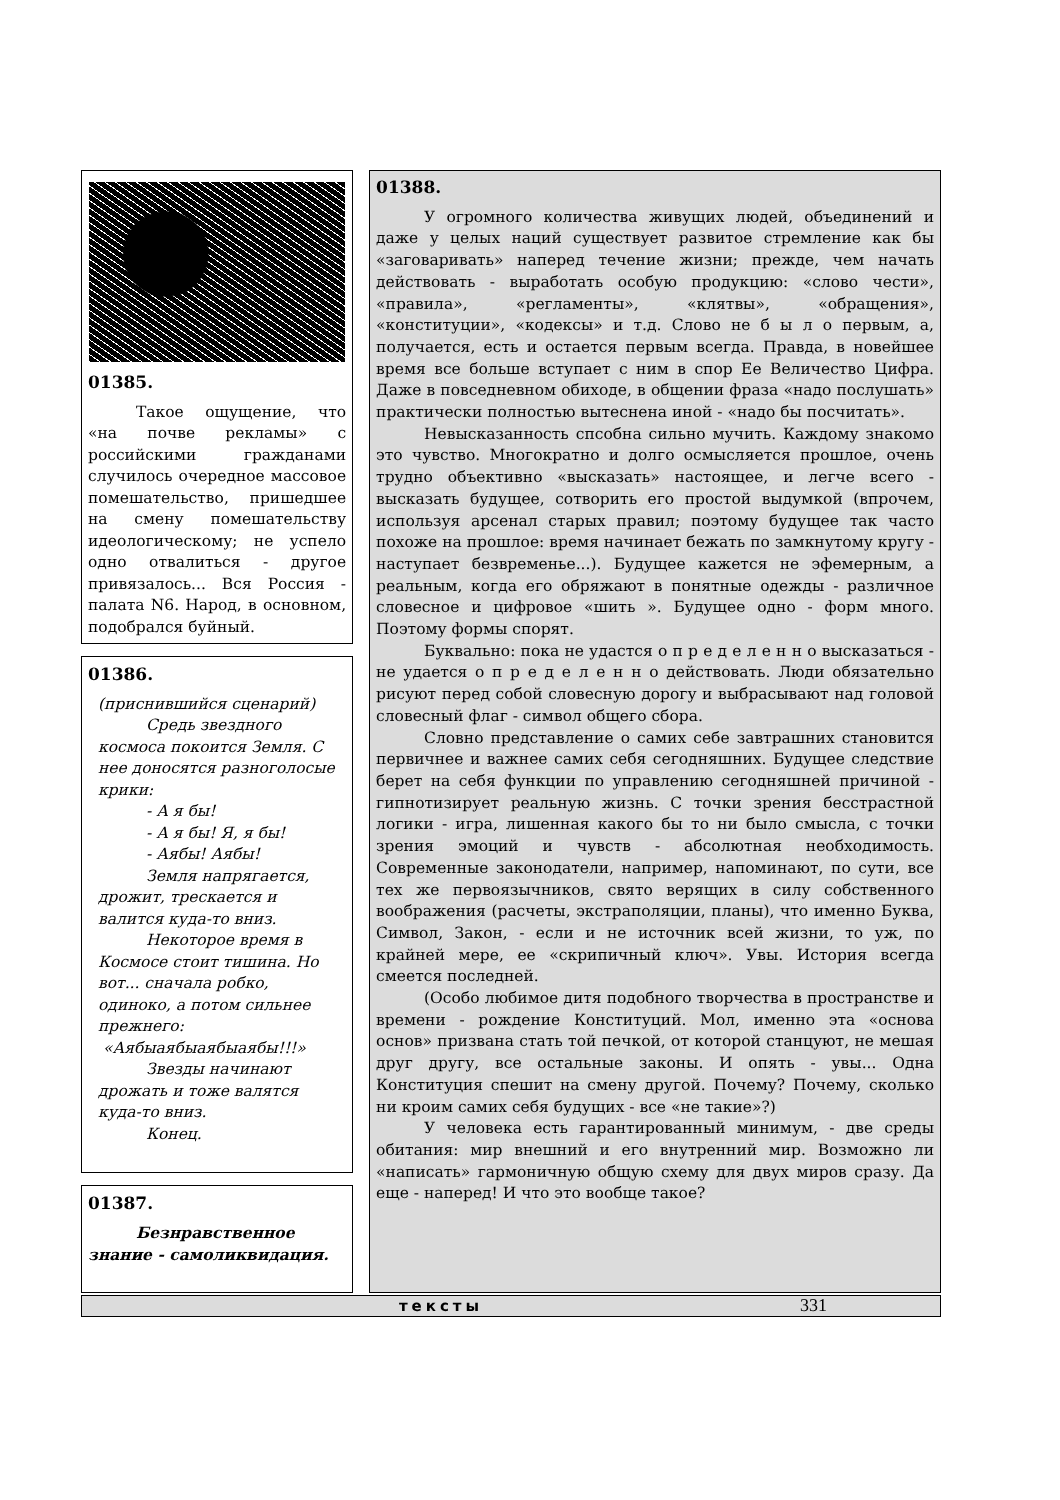01385.
Такое ощущение, что «на почве рекламы» с российскими гражданами случилось очередное массовое помешательство, пришедшее на смену помешательству идеологическому; не успело одно отвалиться - другое привязалось... Вся Россия - палата N6. Народ, в основном, подобрался буйный.
01386.
(приснившийся сценарий)
Средь звездного космоса покоится Земля. С нее доносятся разноголосые крики:
- А я бы!
- А я бы! Я, я бы!
- Аябы! Аябы!
Земля напрягается, дрожит, трескается и валится куда-то вниз.
Некоторое время в Космосе стоит тишина. Но вот... сначала робко, одиноко, а потом сильнее прежнего:
«Аябыаябыаябыаябы!!!»
Звезды начинают дрожать и тоже валятся куда-то вниз.
Конец.
01387.
Безнравственное знание - самоликвидация.
01388.
У огромного количества живущих людей, объединений и даже у целых наций существует развитое стремление как бы «заговаривать» наперед течение жизни; прежде, чем начать действовать - выработать особую продукцию: «слово чести», «правила», «регламенты», «клятвы», «обращения», «конституции», «кодексы» и т.д. Слово не б ы л о первым, а, получается, есть и остается первым всегда. Правда, в новейшее время все больше вступает с ним в спор Ее Величество Цифра. Даже в повседневном обиходе, в общении фраза «надо послушать» практически полностью вытеснена иной - «надо бы посчитать».
Невысказанность спсобна сильно мучить. Каждому знакомо это чувство. Многократно и долго осмысляется прошлое, очень трудно объективно «высказать» настоящее, и легче всего - высказать будущее, сотворить его простой выдумкой (впрочем, используя арсенал старых правил; поэтому будущее так часто похоже на прошлое: время начинает бежать по замкнутому кругу - наступает безвременье...). Будущее кажется не эфемерным, а реальным, когда его обряжают в понятные одежды - различное словесное и цифровое «шить ». Будущее одно - форм много. Поэтому формы спорят.
Буквально: пока не удастся о п р е д е л е н н о высказаться - не удается о п р е д е л е н н о действовать. Люди обязательно рисуют перед собой словесную дорогу и выбрасывают над головой словесный флаг - символ общего сбора.
Словно представление о самих себе завтрашних становится первичнее и важнее самих себя сегодняшних. Будущее следствие берет на себя функции по управлению сегодняшней причиной - гипнотизирует реальную жизнь. С точки зрения бесстрастной логики - игра, лишенная какого бы то ни было смысла, с точки зрения эмоций и чувств - абсолютная необходимость. Современные законодатели, например, напоминают, по сути, все тех же первоязычников, свято верящих в силу собственного воображения (расчеты, экстраполяции, планы), что именно Буква, Символ, Закон, - если и не источник всей жизни, то уж, по крайней мере, ее «скрипичный ключ». Увы. История всегда смеется последней.
(Особо любимое дитя подобного творчества в пространстве и времени - рождение Конституций. Мол, именно эта «основа основ» призвана стать той печкой, от которой станцуют, не мешая друг другу, все остальные законы. И опять - увы... Одна Конституция спешит на смену другой. Почему? Почему, сколько ни кроим самих себя будущих - все «не такие»?)
У человека есть гарантированный минимум, - две среды обитания: мир внешний и его внутренний мир. Возможно ли «написать» гармоничную общую схему для двух миров сразу. Да еще - наперед! И что это вообще такое?
тексты 331